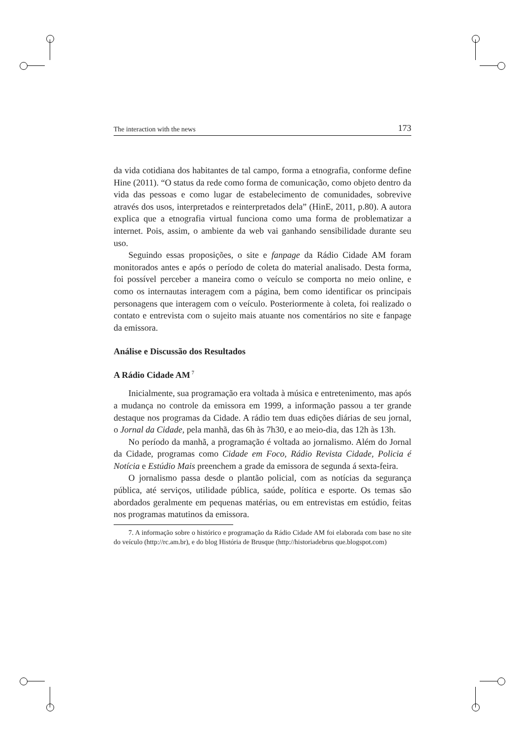The interaction with the news 173
da vida cotidiana dos habitantes de tal campo, forma a etnografia, conforme define Hine (2011). “O status da rede como forma de comunicação, como objeto dentro da vida das pessoas e como lugar de estabelecimento de comunidades, sobrevive através dos usos, interpretados e reinterpretados dela” (HinE, 2011, p.80). A autora explica que a etnografia virtual funciona como uma forma de problematizar a internet. Pois, assim, o ambiente da web vai ganhando sensibilidade durante seu uso.
Seguindo essas proposições, o site e fanpage da Rádio Cidade AM foram monitorados antes e após o período de coleta do material analisado. Desta forma, foi possível perceber a maneira como o veículo se comporta no meio online, e como os internautas interagem com a página, bem como identificar os principais personagens que interagem com o veículo. Posteriormente à coleta, foi realizado o contato e entrevista com o sujeito mais atuante nos comentários no site e fanpage da emissora.
Análise e Discussão dos Resultados
A Rádio Cidade AM<sup>7</sup>
Inicialmente, sua programação era voltada à música e entretenimento, mas após a mudança no controle da emissora em 1999, a informação passou a ter grande destaque nos programas da Cidade. A rádio tem duas edições diárias de seu jornal, o Jornal da Cidade, pela manhã, das 6h às 7h30, e ao meio-dia, das 12h às 13h.
No período da manhã, a programação é voltada ao jornalismo. Além do Jornal da Cidade, programas como Cidade em Foco, Rádio Revista Cidade, Policia é Notícia e Estúdio Mais preenchem a grade da emissora de segunda á sexta-feira.
O jornalismo passa desde o plantão policial, com as notícias da segurança pública, até serviços, utilidade pública, saúde, política e esporte. Os temas são abordados geralmente em pequenas matérias, ou em entrevistas em estúdio, feitas nos programas matutinos da emissora.
7. A informação sobre o histórico e programação da Rádio Cidade AM foi elaborada com base no site do veículo (http://rc.am.br), e do blog História de Brusque (http://historiadebrus que.blogspot.com)